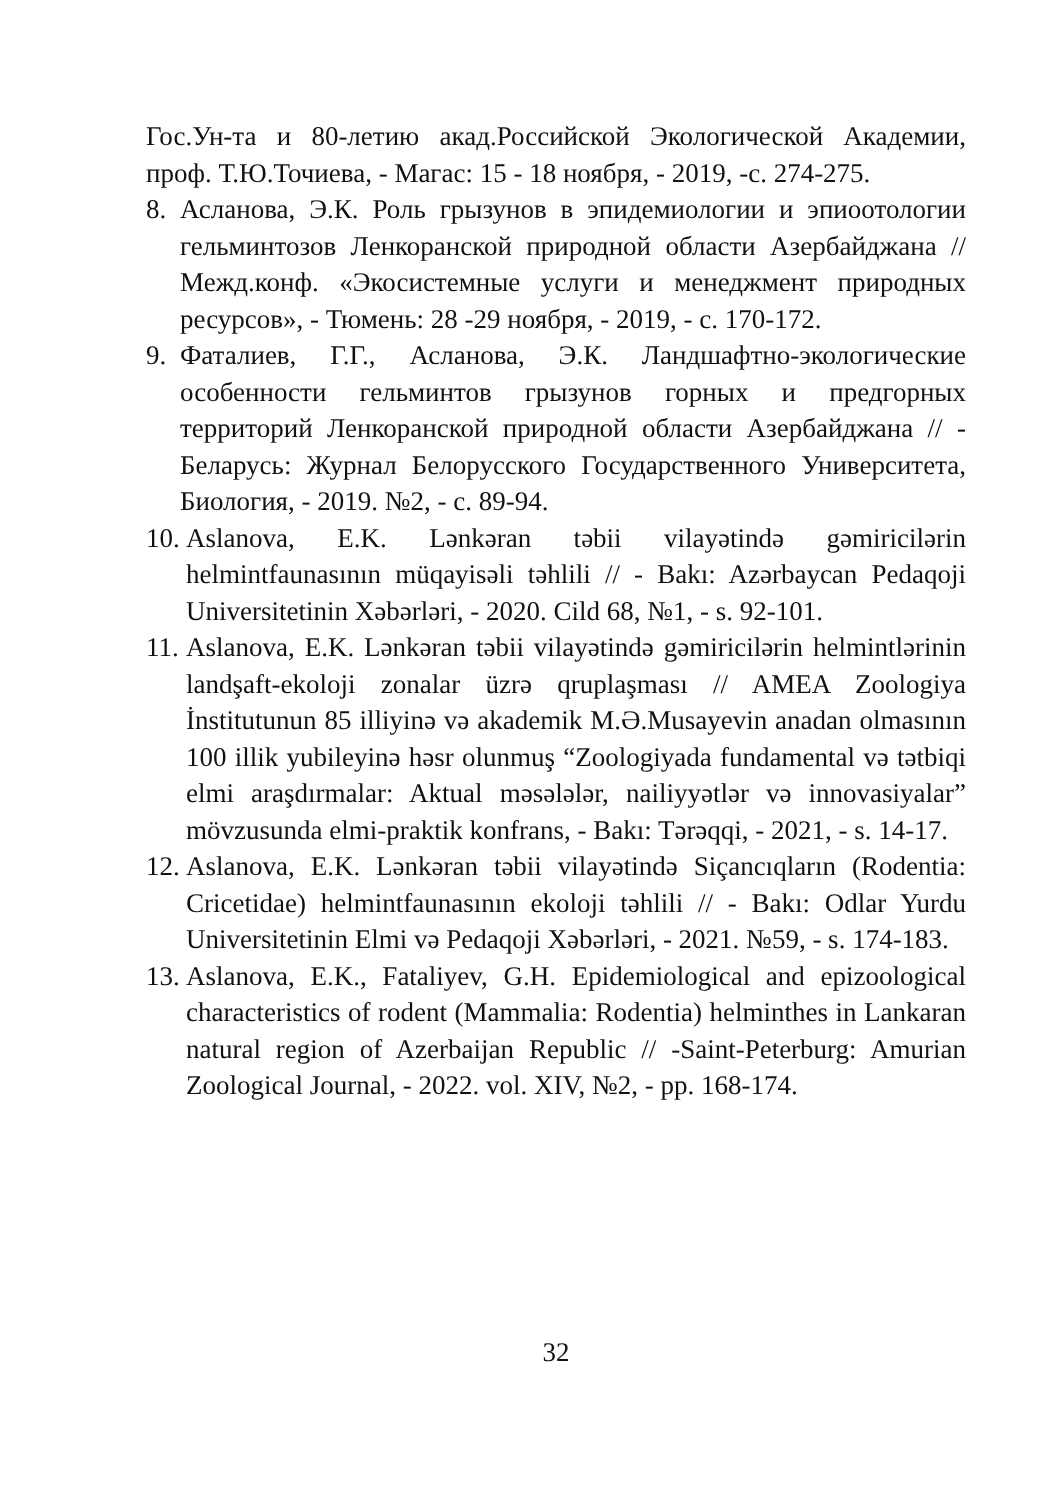Гос.Ун-та и 80-летию акад.Российской Экологической Академии, проф. Т.Ю.Точиева, - Магас: 15 - 18 ноября, - 2019, -с. 274-275.
8. Асланова, Э.К. Роль грызунов в эпидемиологии и эпиоотологии гельминтозов Ленкоранской природной области Азербайджана // Межд.конф. «Экосистемные услуги и менеджмент природных ресурсов», - Тюмень: 28 -29 ноября, - 2019, - с. 170-172.
9. Фаталиев, Г.Г., Асланова, Э.К. Ландшафтно-экологические особенности гельминтов грызунов горных и предгорных территорий Ленкоранской природной области Азербайджана // - Беларусь: Журнал Белорусского Государственного Университета, Биология, - 2019. №2, - с. 89-94.
10. Aslanova, E.K. Lənkəran təbii vilayətində gəmiricilərin helmintfaunasının müqayisəli təhlili // - Bakı: Azərbaycan Pedaqoji Universitetinin Xəbərləri, - 2020. Cild 68, №1, - s. 92-101.
11. Aslanova, E.K. Lənkəran təbii vilayətində gəmiricilərin helmintlərinin landşaft-ekoloji zonalar üzrə qruplaşması // AMEA Zoologiya İnstitutunun 85 illiyinə və akademik M.Ə.Musayevin anadan olmasının 100 illik yubileyinə həsr olunmuş “Zoologiyada fundamental və tətbiqi elmi araşdırmalar: Aktual məsələlər, nailiyyətlər və innovasiyalar” mövzusunda elmi-praktik konfrans, - Bakı: Tərəqqi, - 2021, - s. 14-17.
12. Aslanova, E.K. Lənkəran təbii vilayətində Siçancıqların (Rodentia: Cricetidae) helmintfaunasının ekoloji təhlili // - Bakı: Odlar Yurdu Universitetinin Elmi və Pedaqoji Xəbərləri, - 2021. №59, - s. 174-183.
13. Aslanova, E.K., Fataliyev, G.H. Epidemiological and epizoological characteristics of rodent (Mammalia: Rodentia) helminthes in Lankaran natural region of Azerbaijan Republic // -Saint-Peterburg: Amurian Zoological Journal, - 2022. vol. XIV, №2, - pp. 168-174.
32